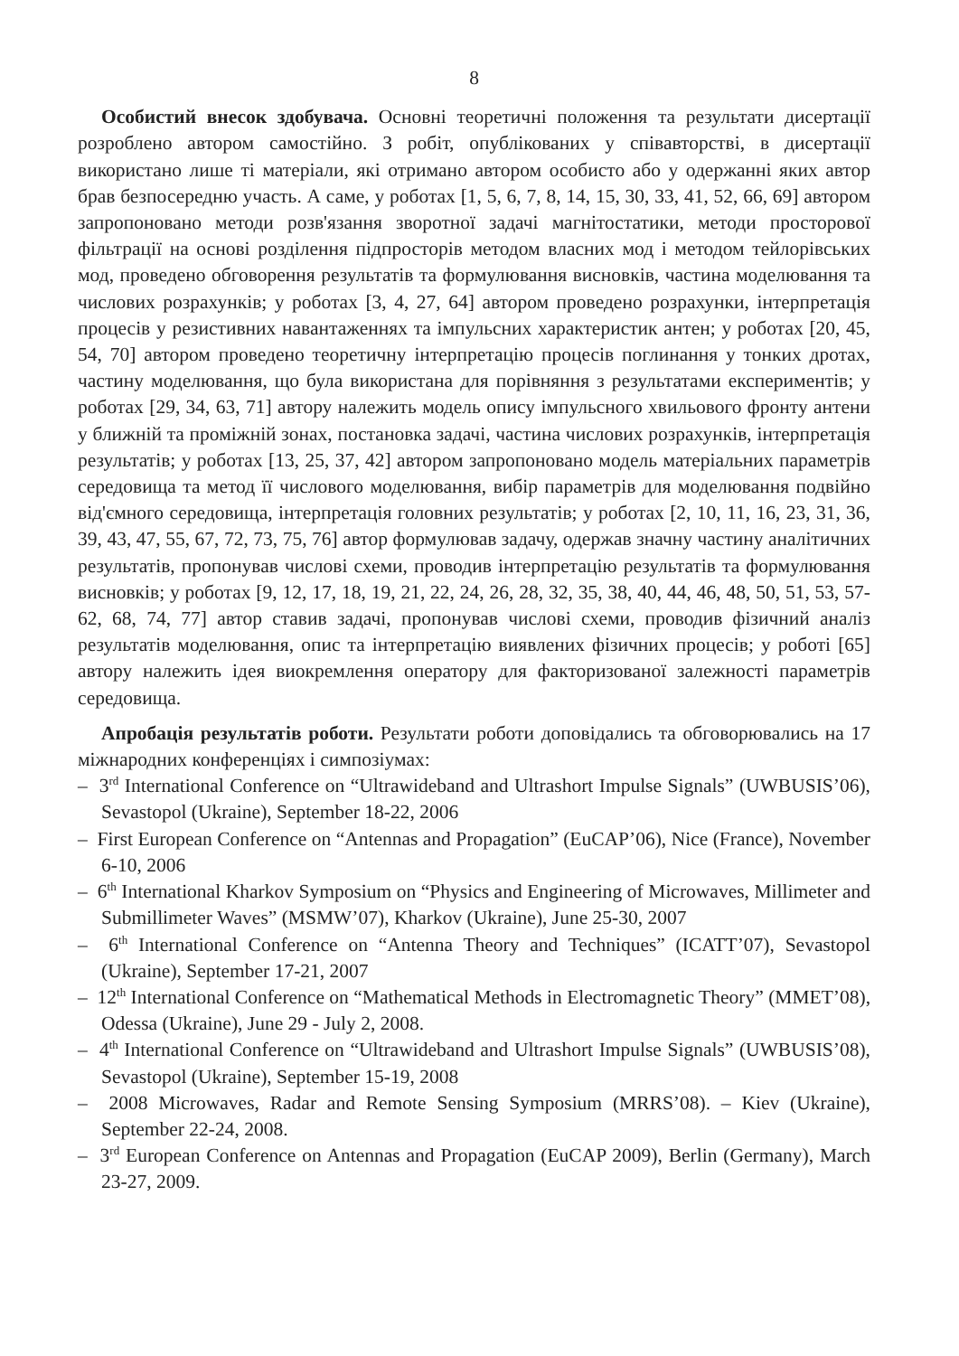8
Особистий внесок здобувача. Основні теоретичні положення та результати дисертації розроблено автором самостійно. З робіт, опублікованих у співавторстві, в дисертації використано лише ті матеріали, які отримано автором особисто або у одержанні яких автор брав безпосередню участь. А саме, у роботах [1, 5, 6, 7, 8, 14, 15, 30, 33, 41, 52, 66, 69] автором запропоновано методи розв'язання зворотної задачі магнітостатики, методи просторової фільтрації на основі розділення підпросторів методом власних мод і методом тейлорівських мод, проведено обговорення результатів та формулювання висновків, частина моделювання та числових розрахунків; у роботах [3, 4, 27, 64] автором проведено розрахунки, інтерпретація процесів у резистивних навантаженнях та імпульсних характеристик антен; у роботах [20, 45, 54, 70] автором проведено теоретичну інтерпретацію процесів поглинання у тонких дротах, частину моделювання, що була використана для порівняння з результатами експериментів; у роботах [29, 34, 63, 71] автору належить модель опису імпульсного хвильового фронту антени у ближній та проміжній зонах, постановка задачі, частина числових розрахунків, інтерпретація результатів; у роботах [13, 25, 37, 42] автором запропоновано модель матеріальних параметрів середовища та метод її числового моделювання, вибір параметрів для моделювання подвійно від'ємного середовища, інтерпретація головних результатів; у роботах [2, 10, 11, 16, 23, 31, 36, 39, 43, 47, 55, 67, 72, 73, 75, 76] автор формулював задачу, одержав значну частину аналітичних результатів, пропонував числові схеми, проводив інтерпретацію результатів та формулювання висновків; у роботах [9, 12, 17, 18, 19, 21, 22, 24, 26, 28, 32, 35, 38, 40, 44, 46, 48, 50, 51, 53, 57-62, 68, 74, 77] автор ставив задачі, пропонував числові схеми, проводив фізичний аналіз результатів моделювання, опис та інтерпретацію виявлених фізичних процесів; у роботі [65] автору належить ідея виокремлення оператору для факторизованої залежності параметрів середовища.
Апробація результатів роботи. Результати роботи доповідались та обговорювались на 17 міжнародних конференціях і симпозіумах:
– 3<sup>rd</sup> International Conference on “Ultrawideband and Ultrashort Impulse Signals” (UWBUSIS’06), Sevastopol (Ukraine), September 18-22, 2006
– First European Conference on “Antennas and Propagation” (EuCAP’06), Nice (France), November 6-10, 2006
– 6<sup>th</sup> International Kharkov Symposium on “Physics and Engineering of Microwaves, Millimeter and Submillimeter Waves” (MSMW’07), Kharkov (Ukraine), June 25-30, 2007
– 6<sup>th</sup> International Conference on “Antenna Theory and Techniques” (ICATT’07), Sevastopol (Ukraine), September 17-21, 2007
– 12<sup>th</sup> International Conference on “Mathematical Methods in Electromagnetic Theory” (MMET’08), Odessa (Ukraine), June 29 - July 2, 2008.
– 4<sup>th</sup> International Conference on “Ultrawideband and Ultrashort Impulse Signals” (UWBUSIS’08), Sevastopol (Ukraine), September 15-19, 2008
– 2008 Microwaves, Radar and Remote Sensing Symposium (MRRS’08). – Kiev (Ukraine), September 22-24, 2008.
– 3<sup>rd</sup> European Conference on Antennas and Propagation (EuCAP 2009), Berlin (Germany), March 23-27, 2009.